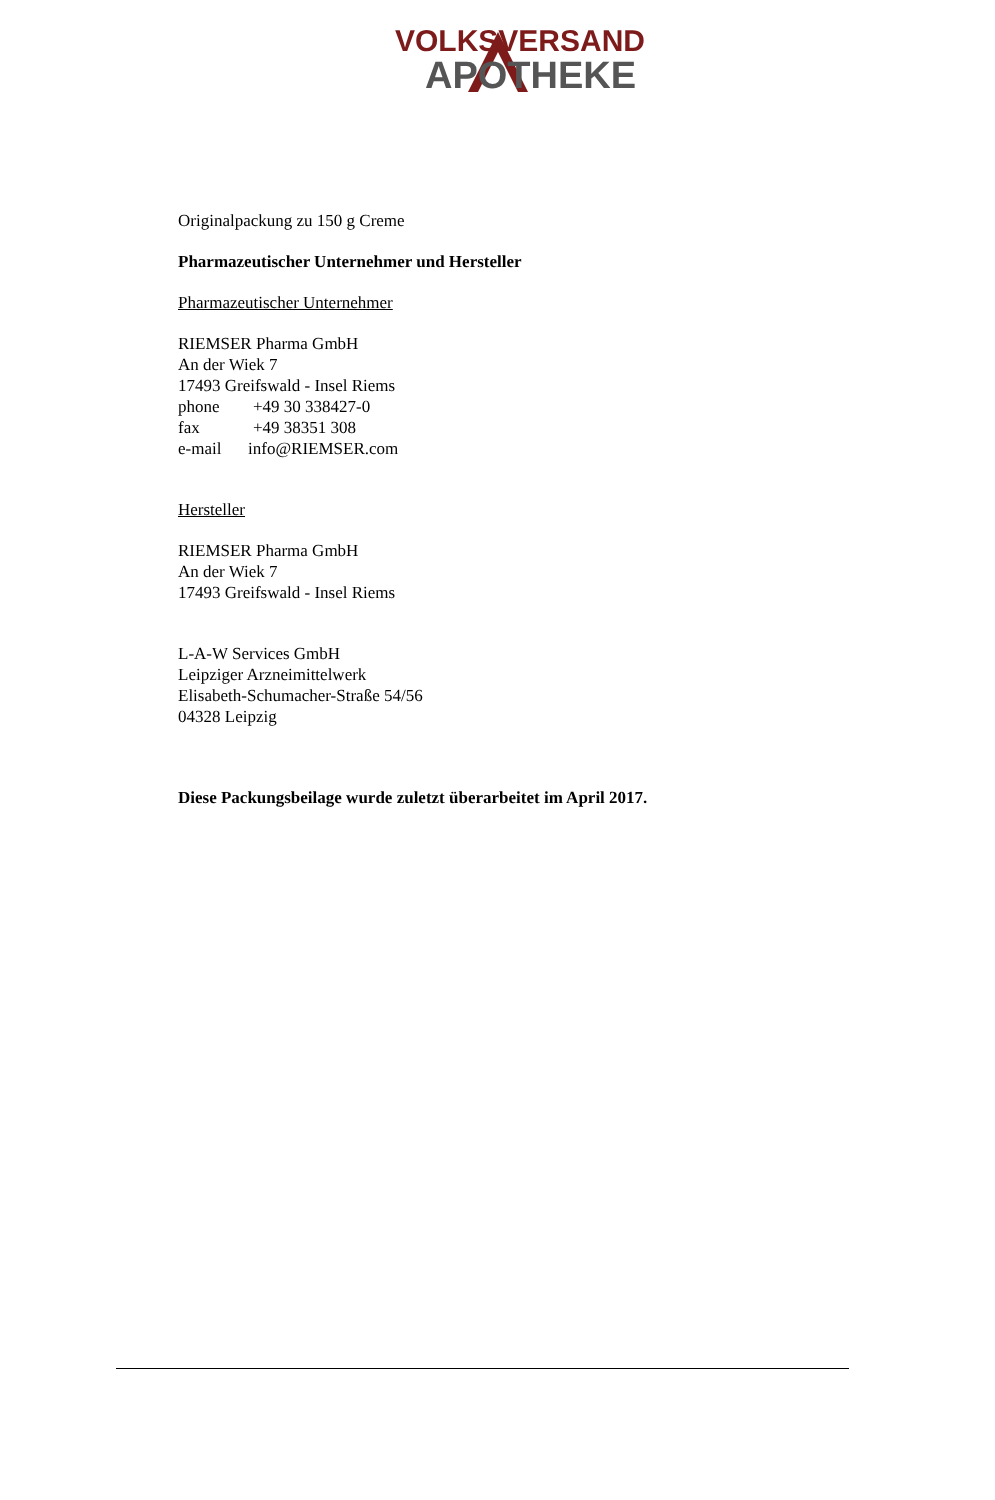VOLKSVERSAND
APOTHEKE
Originalpackung zu 150 g Creme
Pharmazeutischer Unternehmer und Hersteller
Pharmazeutischer Unternehmer
RIEMSER Pharma GmbH
An der Wiek 7
17493 Greifswald - Insel Riems
phone +49 30 338427-0
fax +49 38351 308
e-mail info@RIEMSER.com
Hersteller
RIEMSER Pharma GmbH
An der Wiek 7
17493 Greifswald - Insel Riems
L-A-W Services GmbH
Leipziger Arzneimittelwerk
Elisabeth-Schumacher-Straße 54/56
04328 Leipzig
Diese Packungsbeilage wurde zuletzt überarbeitet im April 2017.